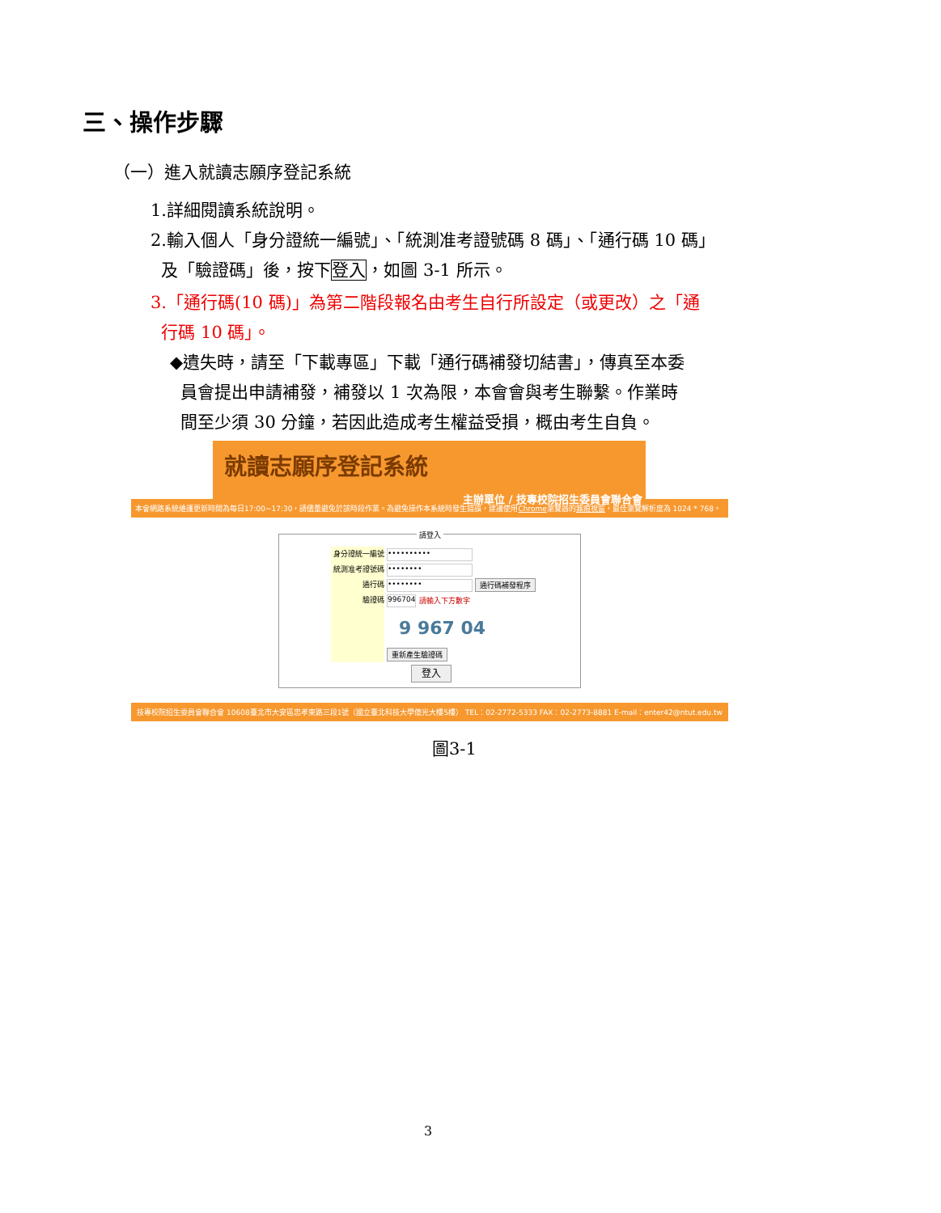三、操作步驟
（一）進入就讀志願序登記系統
1.詳細閱讀系統說明。
2.輸入個人「身分證統一編號」、「統測准考證號碼 8 碼」、「通行碼 10 碼」
及「驗證碼」後，按下登入，如圖 3-1 所示。
3.「通行碼(10 碼)」為第二階段報名由考生自行所設定（或更改）之「通
行碼 10 碼」。
◆遺失時，請至「下載專區」下載「通行碼補發切結書」，傳真至本委
員會提出申請補發，補發以 1 次為限，本會會與考生聯繫。作業時
間至少須 30 分鐘，若因此造成考生權益受損，概由考生自負。
就讀志願序登記系統
主辦單位 / 技專校院招生委員會聯合會
本會網路系統維護更新時間為每日17:00~17:30，請儘量避免於該時段作業。為避免操作本系統時發生錯誤，建議使用Chrome瀏覽器的無痕視窗，最佳瀏覽解析度為 1024 * 768。
請登入
身分證統一編號
••••••••••
統測准考證號碼
••••••••
通行碼
••••••••
通行碼補發程序
驗證碼
996704
請輸入下方數字
9 967 04
重新產生驗證碼
登入
技專校院招生委員會聯合會 10608臺北市大安區忠孝東路三段1號（國立臺北科技大學億光大樓5樓） TEL：02-2772-5333 FAX：02-2773-8881 E-mail：enter42@ntut.edu.tw
圖3-1
3